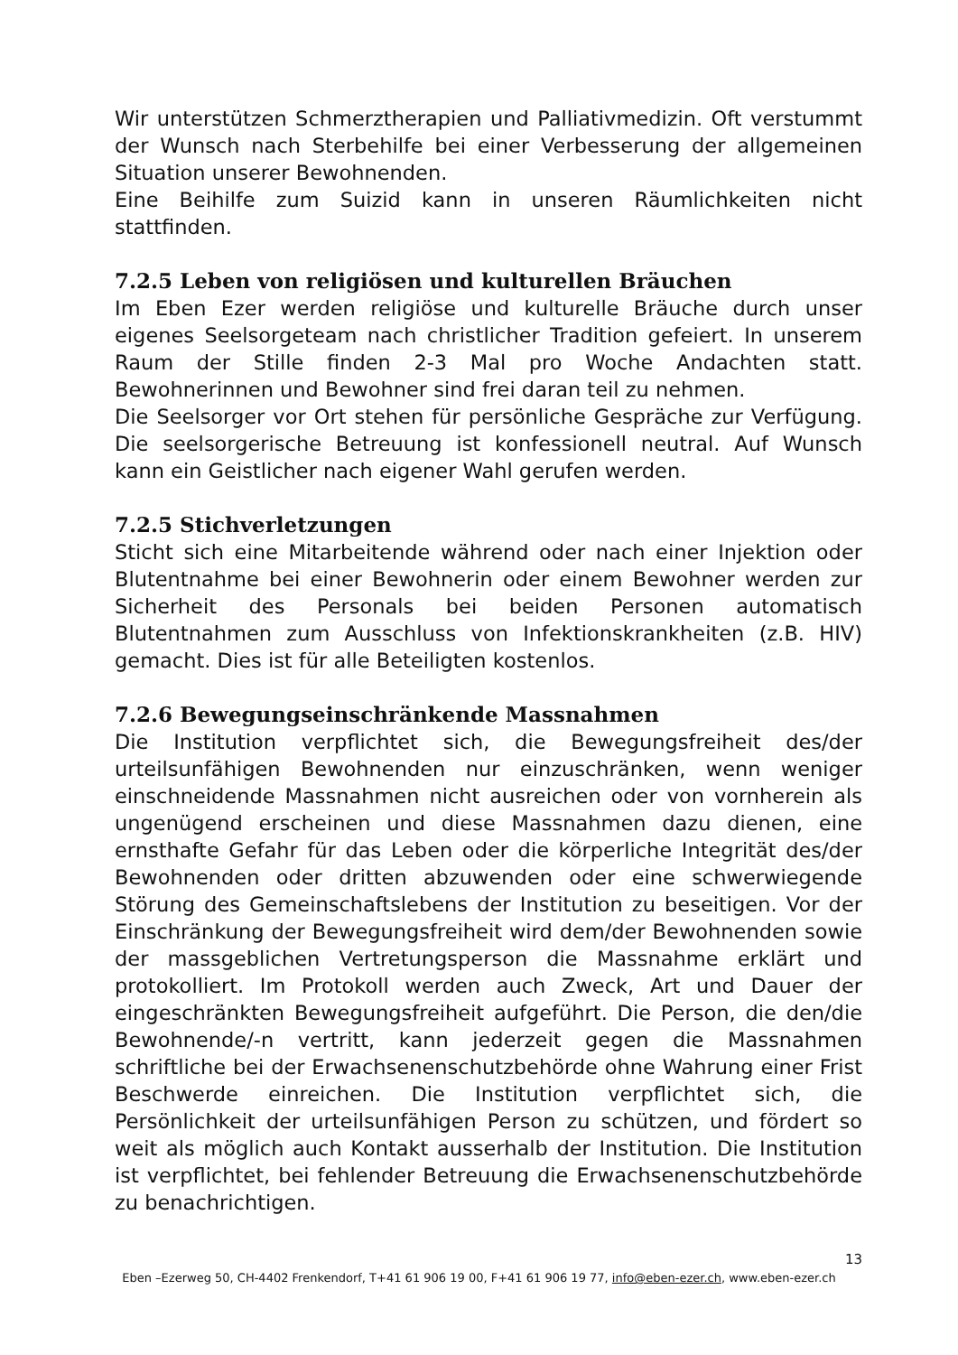Wir unterstützen Schmerztherapien und Palliativmedizin. Oft verstummt der Wunsch nach Sterbehilfe bei einer Verbesserung der allgemeinen Situation unserer Bewohnenden.
Eine Beihilfe zum Suizid kann in unseren Räumlichkeiten nicht stattfinden.
7.2.5 Leben von religiösen und kulturellen Bräuchen
Im Eben Ezer werden religiöse und kulturelle Bräuche durch unser eigenes Seelsorgeteam nach christlicher Tradition gefeiert. In unserem Raum der Stille finden 2-3 Mal pro Woche Andachten statt. Bewohnerinnen und Bewohner sind frei daran teil zu nehmen.
Die Seelsorger vor Ort stehen für persönliche Gespräche zur Verfügung. Die seelsorgerische Betreuung ist konfessionell neutral. Auf Wunsch kann ein Geistlicher nach eigener Wahl gerufen werden.
7.2.5 Stichverletzungen
Sticht sich eine Mitarbeitende während oder nach einer Injektion oder Blutentnahme bei einer Bewohnerin oder einem Bewohner werden zur Sicherheit des Personals bei beiden Personen automatisch Blutentnahmen zum Ausschluss von Infektionskrankheiten (z.B. HIV) gemacht. Dies ist für alle Beteiligten kostenlos.
7.2.6 Bewegungseinschränkende Massnahmen
Die Institution verpflichtet sich, die Bewegungsfreiheit des/der urteilsunfähigen Bewohnenden nur einzuschränken, wenn weniger einschneidende Massnahmen nicht ausreichen oder von vornherein als ungenügend erscheinen und diese Massnahmen dazu dienen, eine ernsthafte Gefahr für das Leben oder die körperliche Integrität des/der Bewohnenden oder dritten abzuwenden oder eine schwerwiegende Störung des Gemeinschaftslebens der Institution zu beseitigen. Vor der Einschränkung der Bewegungsfreiheit wird dem/der Bewohnenden sowie der massgeblichen Vertretungsperson die Massnahme erklärt und protokolliert. Im Protokoll werden auch Zweck, Art und Dauer der eingeschränkten Bewegungsfreiheit aufgeführt. Die Person, die den/die Bewohnende/-n vertritt, kann jederzeit gegen die Massnahmen schriftliche bei der Erwachsenenschutzbehörde ohne Wahrung einer Frist Beschwerde einreichen. Die Institution verpflichtet sich, die Persönlichkeit der urteilsunfähigen Person zu schützen, und fördert so weit als möglich auch Kontakt ausserhalb der Institution. Die Institution ist verpflichtet, bei fehlender Betreuung die Erwachsenenschutzbehörde zu benachrichtigen.
13
Eben –Ezerweg 50, CH-4402 Frenkendorf, T+41 61 906 19 00, F+41 61 906 19 77, info@eben-ezer.ch, www.eben-ezer.ch